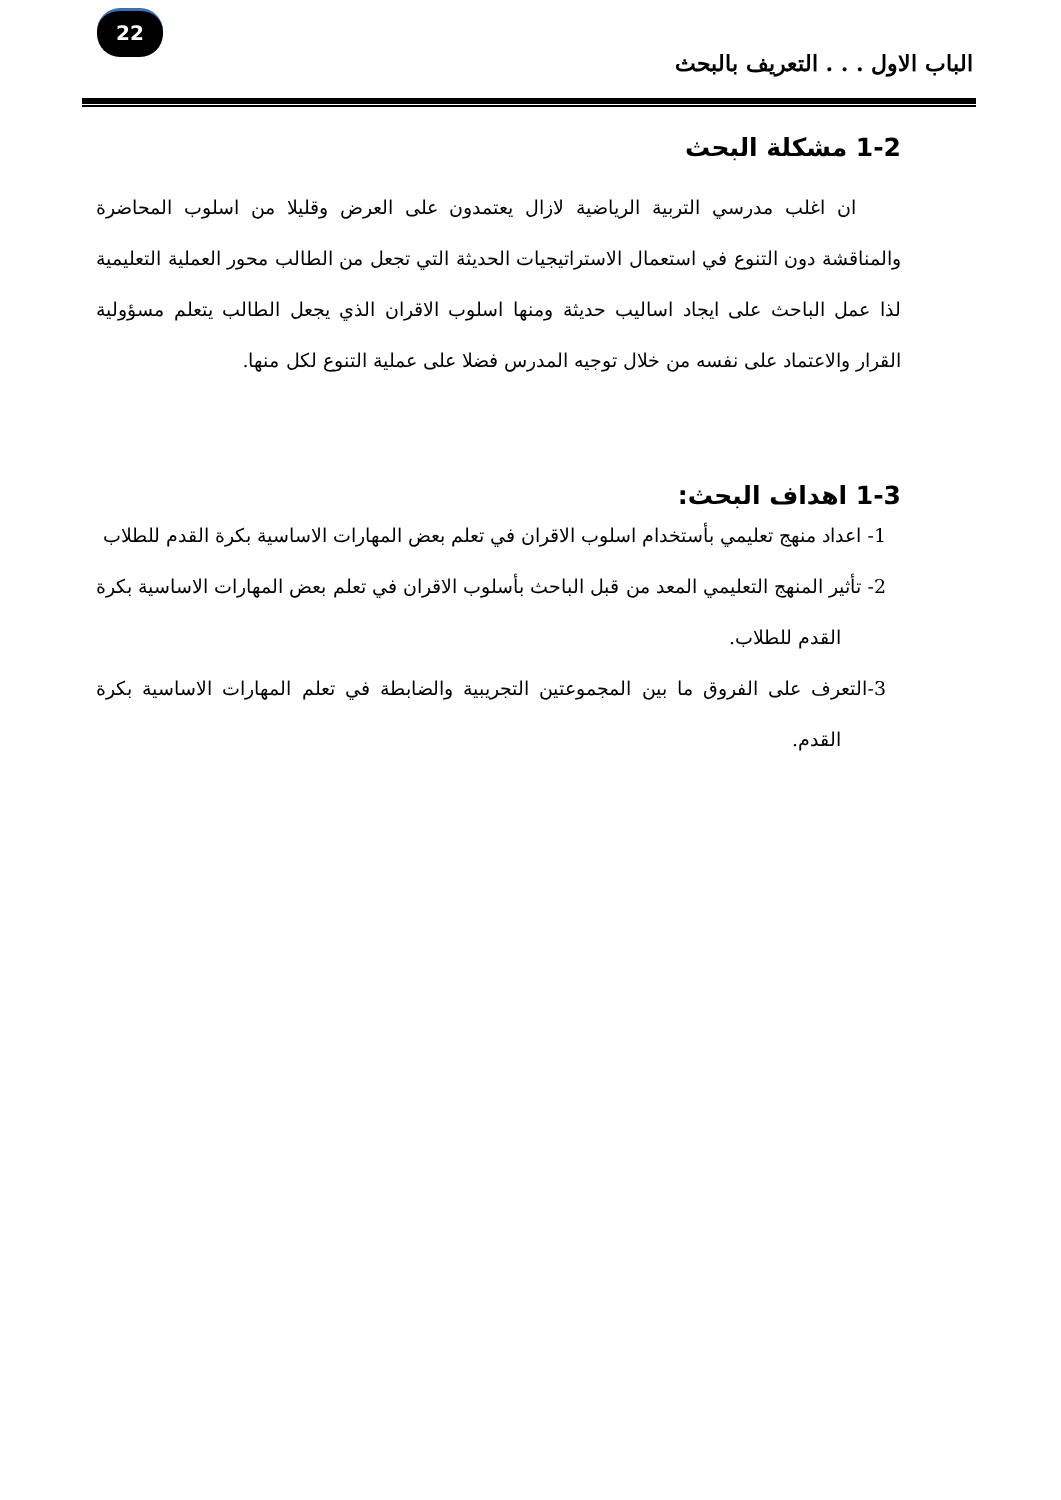22
الباب الاول . . . التعريف بالبحث
1-2 مشكلة البحث
ان اغلب مدرسي التربية الرياضية لازال يعتمدون على العرض وقليلا من اسلوب المحاضرة والمناقشة دون التنوع في استعمال الاستراتيجيات الحديثة التي تجعل من الطالب محور العملية التعليمية لذا عمل الباحث على ايجاد اساليب حديثة ومنها اسلوب الاقران الذي يجعل الطالب يتعلم مسؤولية القرار والاعتماد على نفسه من خلال توجيه المدرس فضلا على عملية التنوع لكل منها.
1-3 اهداف البحث:
1- اعداد منهج تعليمي بأستخدام اسلوب الاقران في تعلم بعض المهارات الاساسية بكرة القدم للطلاب
2- تأثير المنهج التعليمي المعد من قبل الباحث بأسلوب الاقران في تعلم بعض المهارات الاساسية بكرة القدم للطلاب.
3-التعرف على الفروق ما بين المجموعتين التجريبية والضابطة في تعلم المهارات الاساسية بكرة القدم.